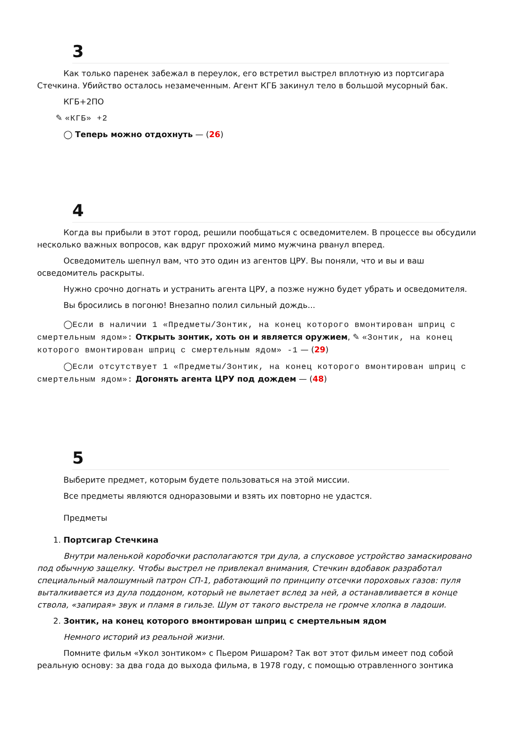3
Как только паренек забежал в переулок, его встретил выстрел вплотную из портсигара Стечкина. Убийство осталось незамеченным. Агент КГБ закинул тело в большой мусорный бак.
КГБ+2ПО
✎ «КГБ» +2
◯ Теперь можно отдохнуть — (26)
4
Когда вы прибыли в этот город, решили пообщаться с осведомителем. В процессе вы обсудили несколько важных вопросов, как вдруг прохожий мимо мужчина рванул вперед.
Осведомитель шепнул вам, что это один из агентов ЦРУ. Вы поняли, что и вы и ваш осведомитель раскрыты.
Нужно срочно догнать и устранить агента ЦРУ, а позже нужно будет убрать и осведомителя.
Вы бросились в погоню! Внезапно полил сильный дождь...
◯Если в наличии 1 «Предметы/Зонтик, на конец которого вмонтирован шприц с смертельным ядом»: Открыть зонтик, хоть он и является оружием, ✎ «Зонтик, на конец которого вмонтирован шприц с смертельным ядом» -1 — (29)
◯Если отсутствует 1 «Предметы/Зонтик, на конец которого вмонтирован шприц с смертельным ядом»: Догонять агента ЦРУ под дождем — (48)
5
Выберите предмет, которым будете пользоваться на этой миссии.
Все предметы являются одноразовыми и взять их повторно не удастся.
Предметы
1. Портсигар Стечкина
Внутри маленькой коробочки располагаются три дула, а спусковое устройство замаскировано под обычную защелку. Чтобы выстрел не привлекал внимания, Стечкин вдобавок разработал специальный малошумный патрон СП-1, работающий по принципу отсечки пороховых газов: пуля выталкивается из дула поддоном, который не вылетает вслед за ней, а останавливается в конце ствола, «запирая» звук и пламя в гильзе. Шум от такого выстрела не громче хлопка в ладоши.
2. Зонтик, на конец которого вмонтирован шприц с смертельным ядом
Немного историй из реальной жизни.
Помните фильм «Укол зонтиком» с Пьером Ришаром? Так вот этот фильм имеет под собой реальную основу: за два года до выхода фильма, в 1978 году, с помощью отравленного зонтика